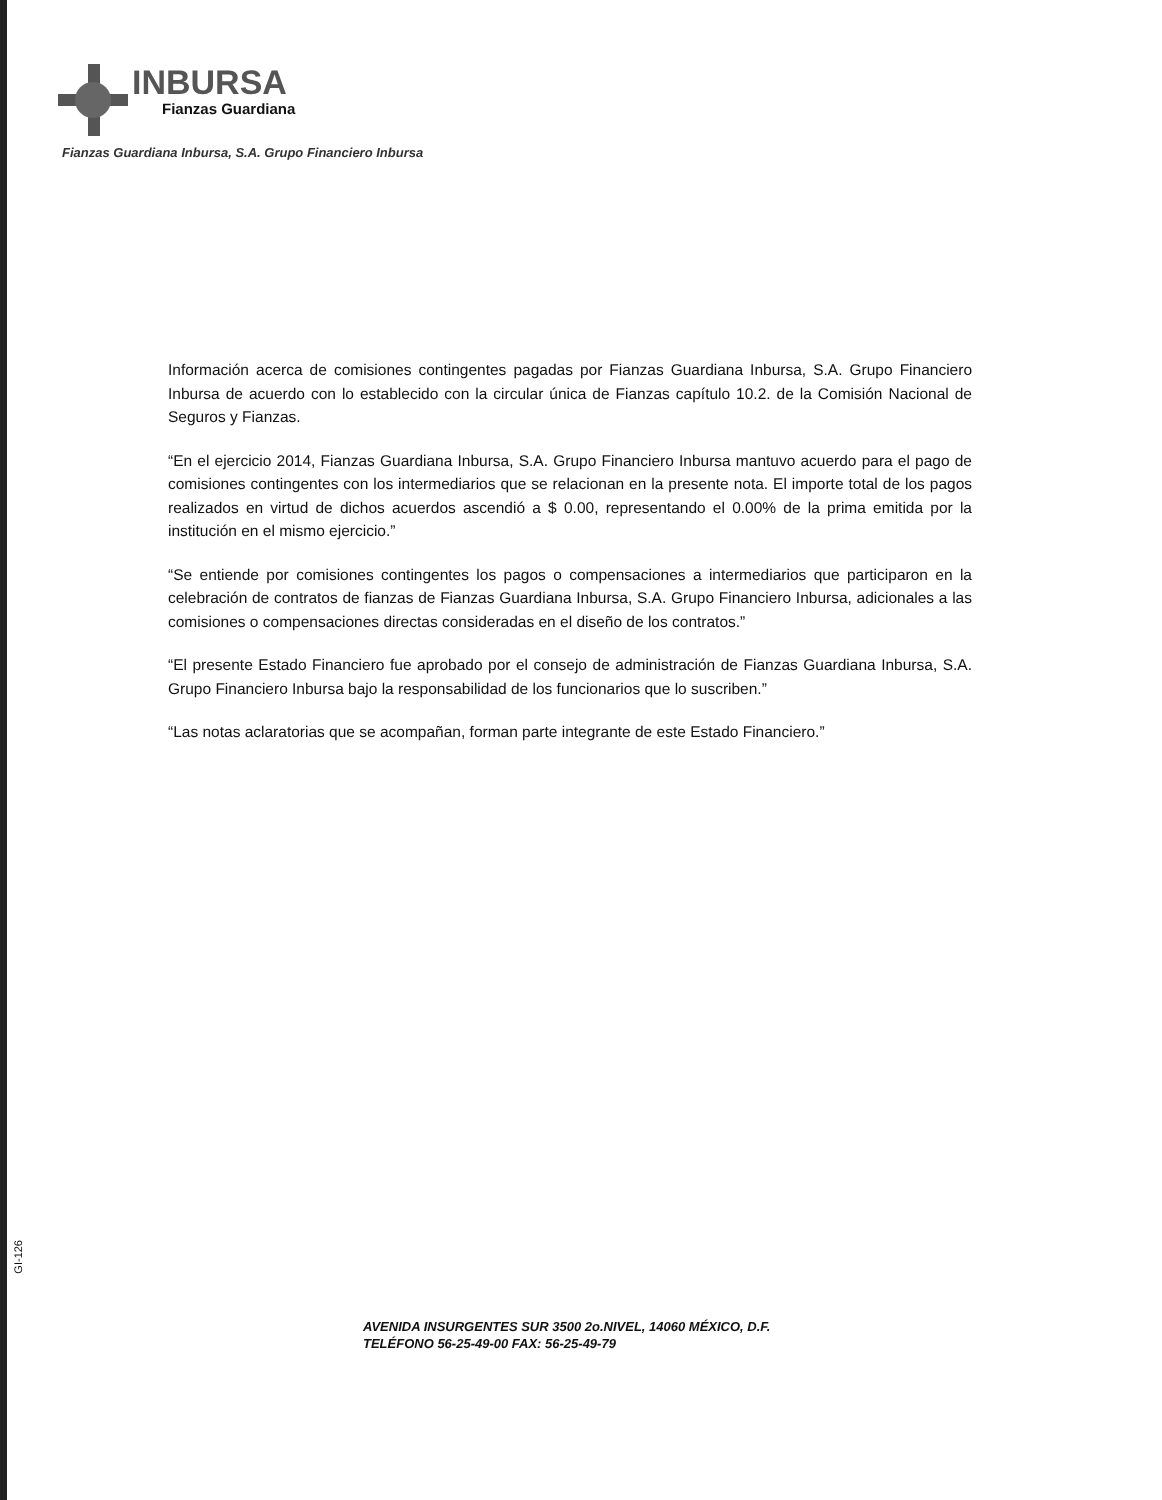INBURSA
Fianzas Guardiana
Fianzas Guardiana Inbursa, S.A. Grupo Financiero Inbursa
Información acerca de comisiones contingentes pagadas por Fianzas Guardiana Inbursa, S.A. Grupo Financiero Inbursa de acuerdo con lo establecido con la circular única de Fianzas capítulo 10.2. de la Comisión Nacional de Seguros y Fianzas.
“En el ejercicio 2014, Fianzas Guardiana Inbursa, S.A. Grupo Financiero Inbursa mantuvo acuerdo para el pago de comisiones contingentes con los intermediarios que se relacionan en la presente nota. El importe total de los pagos realizados en virtud de dichos acuerdos ascendió a $ 0.00, representando el 0.00% de la prima emitida por la institución en el mismo ejercicio.”
“Se entiende por comisiones contingentes los pagos o compensaciones a intermediarios que participaron en la celebración de contratos de fianzas de Fianzas Guardiana Inbursa, S.A. Grupo Financiero Inbursa, adicionales a las comisiones o compensaciones directas consideradas en el diseño de los contratos.”
“El presente Estado Financiero fue aprobado por el consejo de administración de Fianzas Guardiana Inbursa, S.A. Grupo Financiero Inbursa bajo la responsabilidad de los funcionarios que lo suscriben.”
“Las notas aclaratorias que se acompañan, forman parte integrante de este Estado Financiero.”
GI-126
AVENIDA INSURGENTES SUR 3500 2o.NIVEL, 14060 MÉXICO, D.F.
TELÉFONO 56-25-49-00 FAX: 56-25-49-79